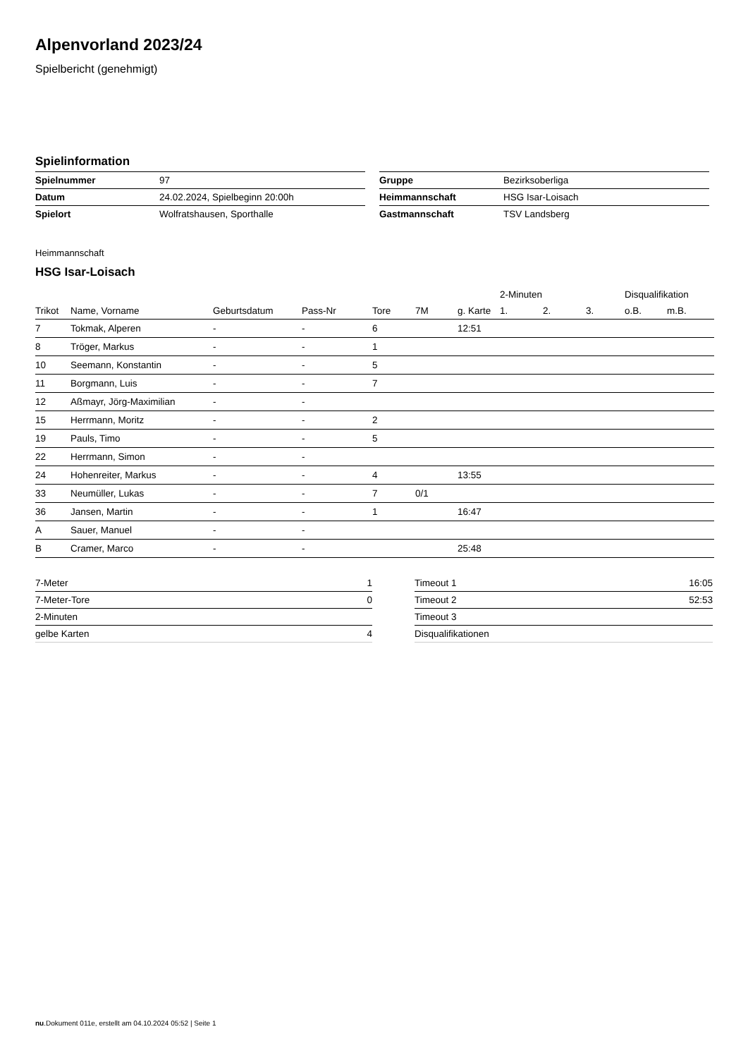Alpenvorland 2023/24
Spielbericht (genehmigt)
Spielinformation
| Spielnummer | 97 |
| Datum | 24.02.2024, Spielbeginn 20:00h |
| Spielort | Wolfratshausen, Sporthalle |
| Gruppe | Bezirksoberliga |
| Heimmannschaft | HSG Isar-Loisach |
| Gastmannschaft | TSV Landsberg |
Heimmannschaft
HSG Isar-Loisach
| | | | | | | | 2-Minuten | | | Disqualifikation | |
| --- | --- | --- | --- | --- | --- | --- | --- | --- | --- | --- | --- |
| Trikot | Name, Vorname | Geburtsdatum | Pass-Nr | Tore | 7M | g. Karte | 1. | 2. | 3. | o.B. | m.B. |
| 7 | Tokmak, Alperen | - | - | 6 | | 12:51 | | | | | |
| 8 | Tröger, Markus | - | - | 1 | | | | | | | |
| 10 | Seemann, Konstantin | - | - | 5 | | | | | | | |
| 11 | Borgmann, Luis | - | - | 7 | | | | | | | |
| 12 | Aßmayr, Jörg-Maximilian | - | - | | | | | | | | |
| 15 | Herrmann, Moritz | - | - | 2 | | | | | | | |
| 19 | Pauls, Timo | - | - | 5 | | | | | | | |
| 22 | Herrmann, Simon | - | - | | | | | | | | |
| 24 | Hohenreiter, Markus | - | - | 4 | | 13:55 | | | | | |
| 33 | Neumüller, Lukas | - | - | 7 | 0/1 | | | | | | |
| 36 | Jansen, Martin | - | - | 1 | | 16:47 | | | | | |
| A | Sauer, Manuel | - | - | | | | | | | | |
| B | Cramer, Marco | - | - | | | 25:48 | | | | | |
| 7-Meter | 1 |
| 7-Meter-Tore | 0 |
| 2-Minuten | |
| gelbe Karten | 4 |
| Timeout 1 | 16:05 |
| Timeout 2 | 52:53 |
| Timeout 3 | |
| Disqualifikationen | |
nu.Dokument 011e, erstellt am 04.10.2024 05:52 | Seite 1